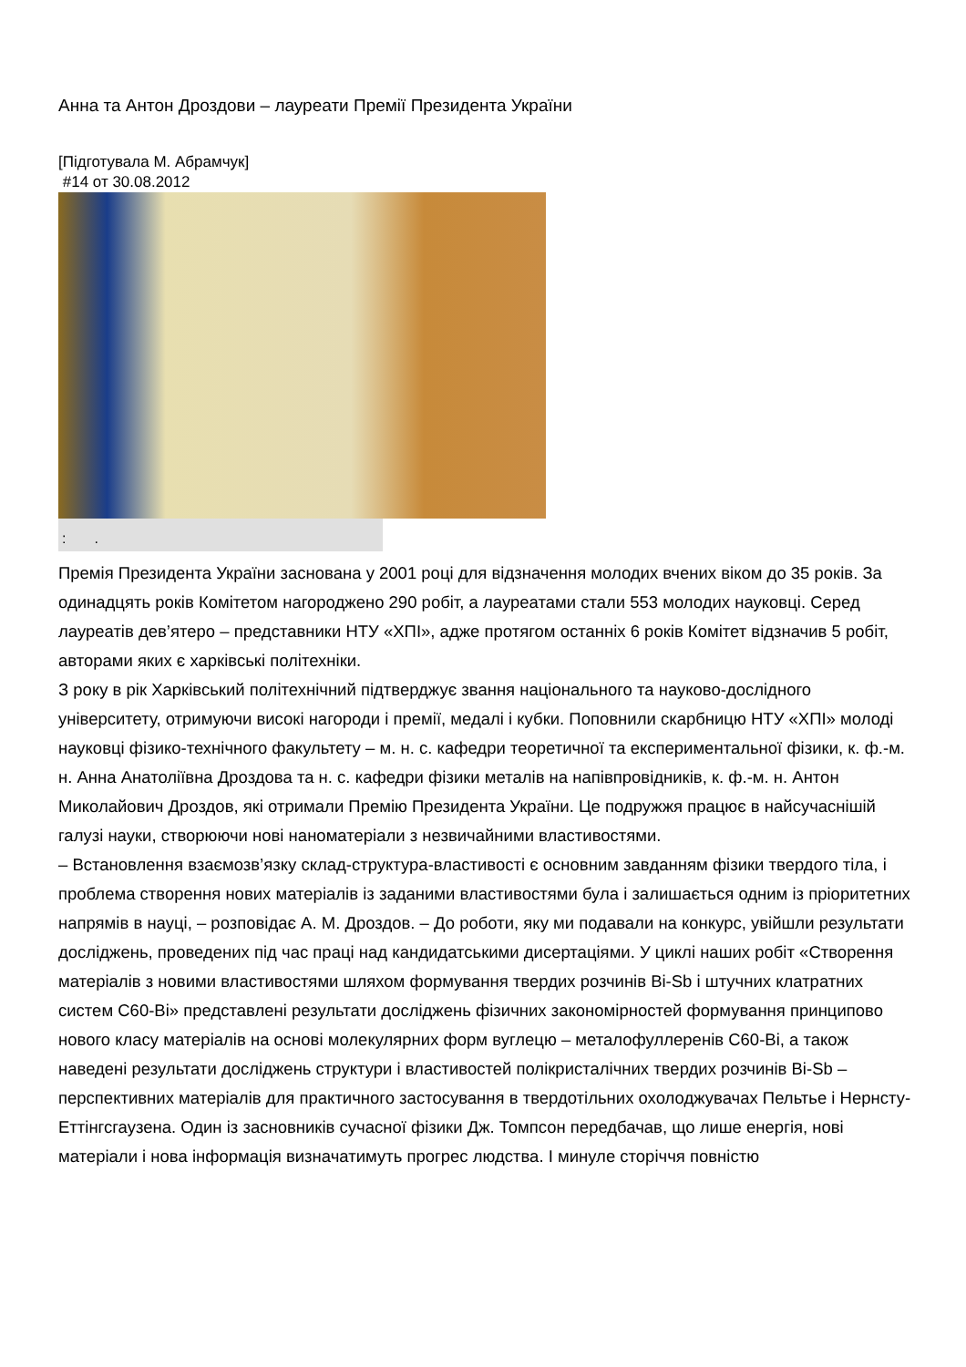Анна та Антон Дроздови – лауреати Премії Президента України
[Підготувала М. Абрамчук]
#14 от 30.08.2012
: .
Премія Президента України заснована у 2001 році для відзначення молодих вчених віком до 35 років. За одинадцять років Комітетом нагороджено 290 робіт, а лауреатами стали 553 молодих науковці. Серед лауреатів дев’ятеро – представники НТУ «ХПІ», адже протягом останніх 6 років Комітет відзначив 5 робіт, авторами яких є харківські політехніки.
З року в рік Харківський політехнічний підтверджує звання національного та науково-дослідного університету, отримуючи високі нагороди і премії, медалі і кубки. Поповнили скарбницю НТУ «ХПІ» молоді науковці фізико-технічного факультету – м. н. с. кафедри теоретичної та експериментальної фізики, к. ф.-м. н. Анна Анатоліївна Дроздова та н. с. кафедри фізики металів на напівпровідників, к. ф.-м. н. Антон Миколайович Дроздов, які отримали Премію Президента України. Це подружжя працює в найсучаснішій галузі науки, створюючи нові наноматеріали з незвичайними властивостями.
– Встановлення взаємозв’язку склад-структура-властивості є основним завданням фізики твердого тіла, і проблема створення нових матеріалів із заданими властивостями була і залишається одним із пріоритетних напрямів в науці, – розповідає А. М. Дроздов. – До роботи, яку ми подавали на конкурс, увійшли результати досліджень, проведених під час праці над кандидатськими дисертаціями. У циклі наших робіт «Створення матеріалів з новими властивостями шляхом формування твердих розчинів Bi-Sb і штучних клатратних систем С60-Bi» представлені результати досліджень фізичних закономірностей формування принципово нового класу матеріалів на основі молекулярних форм вуглецю – металофуллеренів С60-Bi, а також наведені результати досліджень структури і властивостей полікристалічних твердих розчинів Bi-Sb – перспективних матеріалів для практичного застосування в твердотільних охолоджувачах Пельтье і Нернсту-Еттінгсгаузена. Один із засновників сучасної фізики Дж. Томпсон передбачав, що лише енергія, нові матеріали і нова інформація визначатимуть прогрес людства. І минуле сторіччя повністю